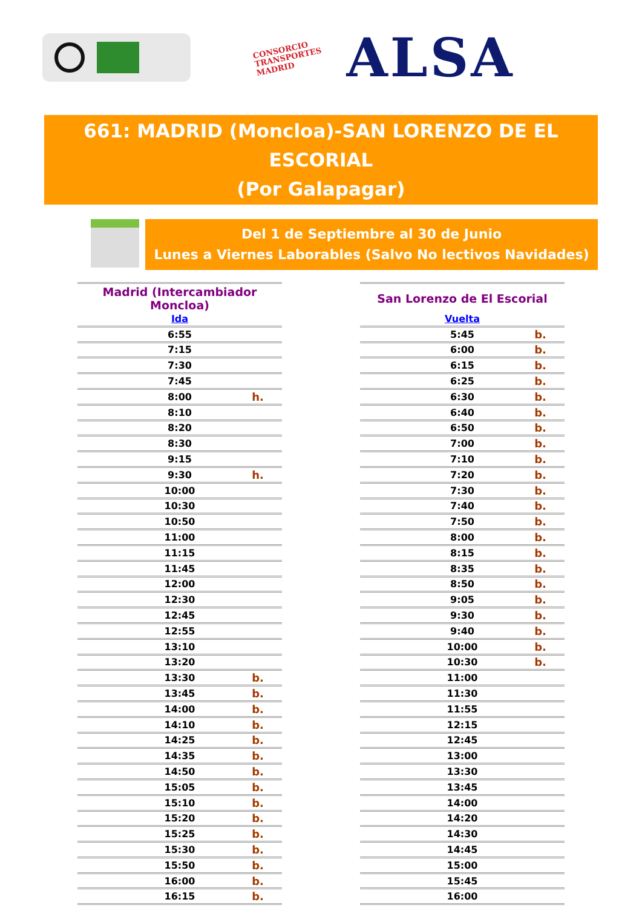CONSORCIO
TRANSPORTES
MADRID
ALSA
661: MADRID (Moncloa)-SAN LORENZO DE EL ESCORIAL
(Por Galapagar)
Del 1 de Septiembre al 30 de Junio
Lunes a Viernes Laborables (Salvo No lectivos Navidades)
| Madrid (Intercambiador Moncloa) | | |
| --- | --- | --- |
| Ida | | |
| | 6:55 | |
| | 7:15 | |
| | 7:30 | |
| | 7:45 | |
| | 8:00 | h. |
| | 8:10 | |
| | 8:20 | |
| | 8:30 | |
| | 9:15 | |
| | 9:30 | h. |
| | 10:00 | |
| | 10:30 | |
| | 10:50 | |
| | 11:00 | |
| | 11:15 | |
| | 11:45 | |
| | 12:00 | |
| | 12:30 | |
| | 12:45 | |
| | 12:55 | |
| | 13:10 | |
| | 13:20 | |
| | 13:30 | b. |
| | 13:45 | b. |
| | 14:00 | b. |
| | 14:10 | b. |
| | 14:25 | b. |
| | 14:35 | b. |
| | 14:50 | b. |
| | 15:05 | b. |
| | 15:10 | b. |
| | 15:20 | b. |
| | 15:25 | b. |
| | 15:30 | b. |
| | 15:50 | b. |
| | 16:00 | b. |
| | 16:15 | b. |
| San Lorenzo de El Escorial | | |
| --- | --- | --- |
| Vuelta | | |
| | 5:45 | b. |
| | 6:00 | b. |
| | 6:15 | b. |
| | 6:25 | b. |
| | 6:30 | b. |
| | 6:40 | b. |
| | 6:50 | b. |
| | 7:00 | b. |
| | 7:10 | b. |
| | 7:20 | b. |
| | 7:30 | b. |
| | 7:40 | b. |
| | 7:50 | b. |
| | 8:00 | b. |
| | 8:15 | b. |
| | 8:35 | b. |
| | 8:50 | b. |
| | 9:05 | b. |
| | 9:30 | b. |
| | 9:40 | b. |
| | 10:00 | b. |
| | 10:30 | b. |
| | 11:00 | |
| | 11:30 | |
| | 11:55 | |
| | 12:15 | |
| | 12:45 | |
| | 13:00 | |
| | 13:30 | |
| | 13:45 | |
| | 14:00 | |
| | 14:20 | |
| | 14:30 | |
| | 14:45 | |
| | 15:00 | |
| | 15:45 | |
| | 16:00 | |